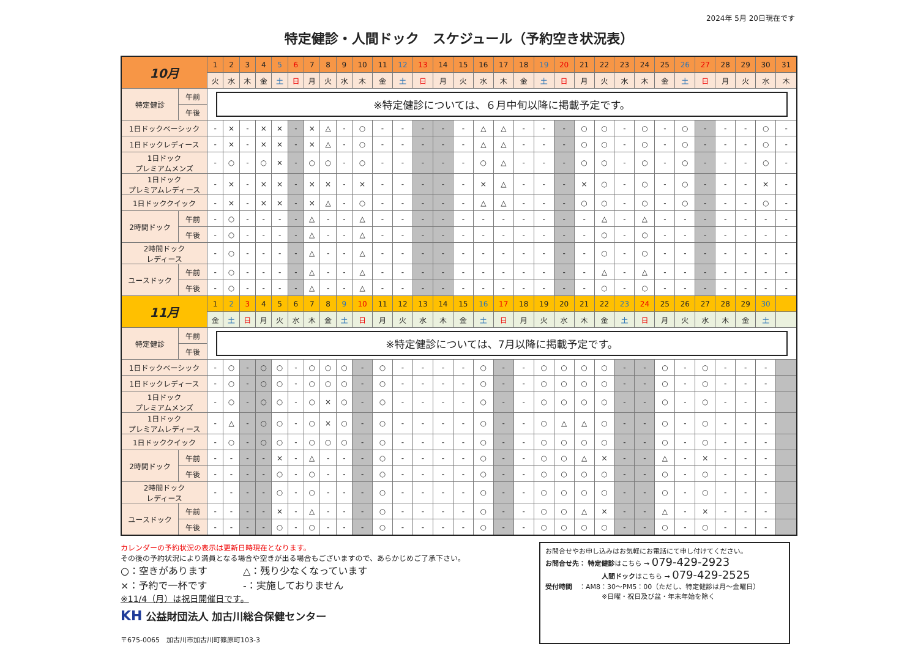2024年 5月 20日現在です
特定健診・人間ドック　スケジュール（予約空き状況表）
| 10月 | | 1 | 2 | 3 | 4 | 5 | 6 | 7 | 8 | 9 | 10 | 11 | 12 | 13 | 14 | 15 | 16 | 17 | 18 | 19 | 20 | 21 | 22 | 23 | 24 | 25 | 26 | 27 | 28 | 29 | 30 | 31 |
| --- | --- | --- | --- | --- | --- | --- | --- | --- | --- | --- | --- | --- | --- | --- | --- | --- | --- | --- | --- | --- | --- | --- | --- | --- | --- | --- | --- | --- | --- | --- | --- | --- |
| | | 火 | 水 | 木 | 金 | 土 | 日 | 月 | 火 | 水 | 木 | 金 | 土 | 日 | 月 | 火 | 水 | 木 | 金 | 土 | 日 | 月 | 火 | 水 | 木 | 金 | 土 | 日 | 月 | 火 | 水 | 木 |
| 特定健診 | 午前 | ※特定健診については、６月中旬以降に掲載予定です。 | | | | | | | | | | | | | | | | | | | | | | | | | | | | | | |
| | 午後 | | | | | | | | | | | | | | | | | | | | | | | | | | | | | | | |
| 1日ドックベーシック | | - | × | - | × | × | - | × | △ | - | ○ | - | - | - | - | - | △ | △ | - | - | - | ○ | ○ | - | ○ | - | ○ | - | - | - | ○ | - |
| 1日ドックレディース | | - | × | - | × | × | - | × | △ | - | ○ | - | - | - | - | - | △ | △ | - | - | - | ○ | ○ | - | ○ | - | ○ | - | - | - | ○ | - |
| 1日ドック プレミアムメンズ | | - | ○ | - | ○ | × | - | ○ | ○ | - | ○ | - | - | - | - | - | ○ | △ | - | - | - | ○ | ○ | - | ○ | - | ○ | - | - | - | ○ | - |
| 1日ドック プレミアムレディース | | - | × | - | × | × | - | × | × | - | × | - | - | - | - | - | × | △ | - | - | - | × | ○ | - | ○ | - | ○ | - | - | - | × | - |
| 1日ドッククイック | | - | × | - | × | × | - | × | △ | - | ○ | - | - | - | - | - | △ | △ | - | - | - | ○ | ○ | - | ○ | - | ○ | - | - | - | ○ | - |
| 2時間ドック | 午前 | - | ○ | - | - | - | - | △ | - | - | △ | - | - | - | - | - | - | - | - | - | - | - | △ | - | △ | - | - | - | - | - | - | - |
| | 午後 | - | ○ | - | - | - | - | △ | - | - | △ | - | - | - | - | - | - | - | - | - | - | - | ○ | - | ○ | - | - | - | - | - | - | - |
| 2時間ドック レディース | | - | ○ | - | - | - | - | △ | - | - | △ | - | - | - | - | - | - | - | - | - | - | - | ○ | - | ○ | - | - | - | - | - | - | - |
| ユースドック | 午前 | - | ○ | - | - | - | - | △ | - | - | △ | - | - | - | - | - | - | - | - | - | - | - | △ | - | △ | - | - | - | - | - | - | - |
| | 午後 | - | ○ | - | - | - | - | △ | - | - | △ | - | - | - | - | - | - | - | - | - | - | - | ○ | - | ○ | - | - | - | - | - | - | - |
| 11月 | | 1 | 2 | 3 | 4 | 5 | 6 | 7 | 8 | 9 | 10 | 11 | 12 | 13 | 14 | 15 | 16 | 17 | 18 | 19 | 20 | 21 | 22 | 23 | 24 | 25 | 26 | 27 | 28 | 29 | 30 | |
| | | 金 | 土 | 日 | 月 | 火 | 水 | 木 | 金 | 土 | 日 | 月 | 火 | 水 | 木 | 金 | 土 | 日 | 月 | 火 | 水 | 木 | 金 | 土 | 日 | 月 | 火 | 水 | 木 | 金 | 土 | |
| 特定健診 | 午前 | ※特定健診については、7月以降に掲載予定です。 | | | | | | | | | | | | | | | | | | | | | | | | | | | | | | |
| | 午後 | | | | | | | | | | | | | | | | | | | | | | | | | | | | | | | |
| 1日ドックベーシック | | - | ○ | - | ○ | ○ | - | ○ | ○ | ○ | - | ○ | - | - | - | - | ○ | - | - | ○ | ○ | ○ | ○ | - | - | ○ | - | ○ | - | - | - | |
| 1日ドックレディース | | - | ○ | - | ○ | ○ | - | ○ | ○ | ○ | - | ○ | - | - | - | - | ○ | - | - | ○ | ○ | ○ | ○ | - | - | ○ | - | ○ | - | - | - | |
| 1日ドック プレミアムメンズ | | - | ○ | - | ○ | ○ | - | ○ | × | ○ | - | ○ | - | - | - | - | ○ | - | - | ○ | ○ | ○ | ○ | - | - | ○ | - | ○ | - | - | - | |
| 1日ドック プレミアムレディース | | - | △ | - | ○ | ○ | - | ○ | × | ○ | - | ○ | - | - | - | - | ○ | - | - | ○ | △ | △ | ○ | - | - | ○ | - | ○ | - | - | - | |
| 1日ドッククイック | | - | ○ | - | ○ | ○ | - | ○ | ○ | ○ | - | ○ | - | - | - | - | ○ | - | - | ○ | ○ | ○ | ○ | - | - | ○ | - | ○ | - | - | - | |
| 2時間ドック | 午前 | - | - | - | - | × | - | △ | - | - | - | ○ | - | - | - | - | ○ | - | - | ○ | ○ | △ | × | - | - | △ | - | × | - | - | - | |
| | 午後 | - | - | - | - | ○ | - | ○ | - | - | - | ○ | - | - | - | - | ○ | - | - | ○ | ○ | ○ | ○ | - | - | ○ | - | ○ | - | - | - | |
| 2時間ドック レディース | | - | - | - | - | ○ | - | ○ | - | - | - | ○ | - | - | - | - | ○ | - | - | ○ | ○ | ○ | ○ | - | - | ○ | - | ○ | - | - | - | |
| ユースドック | 午前 | - | - | - | - | × | - | △ | - | - | - | ○ | - | - | - | - | ○ | - | - | ○ | ○ | △ | × | - | - | △ | - | × | - | - | - | |
| | 午後 | - | - | - | - | ○ | - | ○ | - | - | - | ○ | - | - | - | - | ○ | - | - | ○ | ○ | ○ | ○ | - | - | ○ | - | ○ | - | - | - | |
カレンダーの予約状況の表示は更新日時現在となります。
その後の予約状況により満員となる場合や空きが出る場合もございますので、あらかじめご了承下さい。
○：空きがあります
△：残り少なくなっています
×：予約で一杯です
-：実施しておりません
※11/4（月）は祝日開催日です。
KH 公益財団法人 加古川総合保健センター
〒675-0065　加古川市加古川町篠原町103-3
お問合せやお申し込みはお気軽にお電話にて申し付けてください。
お問合せ先： 特定健診はこちら → 079-429-2923
人間ドックはこちら → 079-429-2525
受付時間　：AM8：30～PM5：00（ただし、特定健診は月～金曜日）
※日曜・祝日及び盆・年末年始を除く